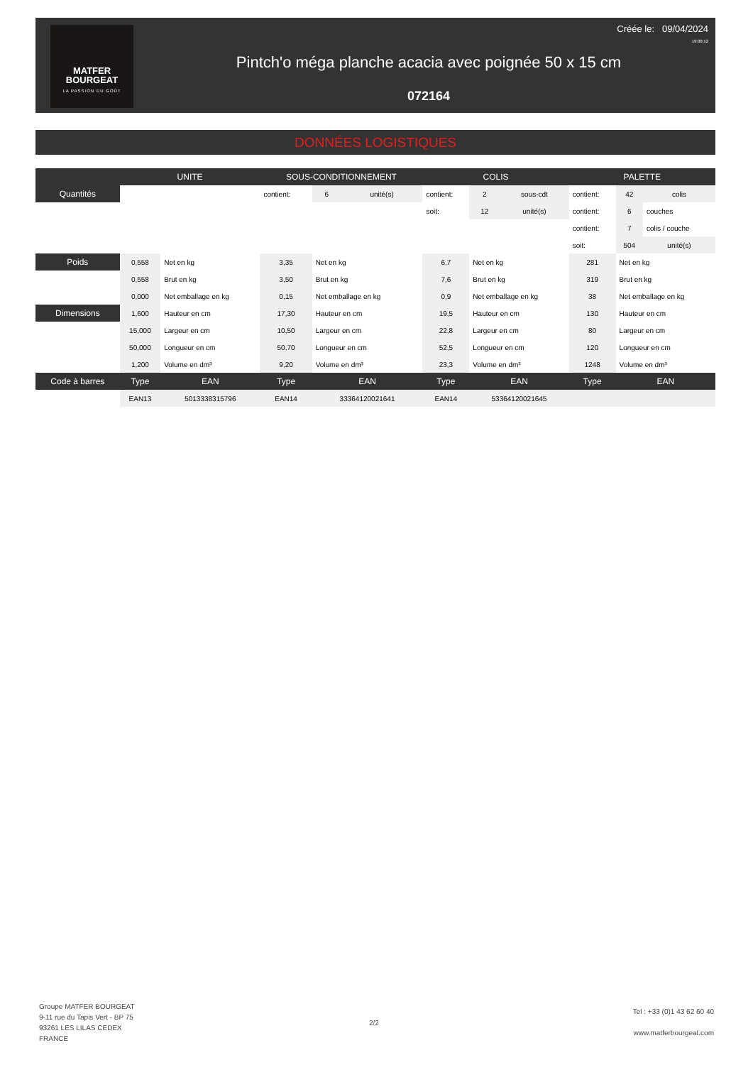MATFER
BOURGEAT
LA PASSION DU GOÛT
Créée le: 09/04/2024
19:00:12
Pintch'o méga planche acacia avec poignée 50 x 15 cm
072164
DONNÉES LOGISTIQUES
| | UNITE | | SOUS-CONDITIONNEMENT | | | COLIS | | | PALETTE | | |
| --- | --- | --- | --- | --- | --- | --- | --- | --- | --- | --- | --- |
| Quantités | | | contient: | 6 | unité(s) | contient: | 2 | sous-cdt | contient: | 42 | colis |
| | | | | | | soit: | 12 | unité(s) | contient: | 6 | couches |
| | | | | | | | | | contient: | 7 | colis / couche |
| | | | | | | | | | soit: | 504 | unité(s) |
| Poids | 0,558 | Net en kg | 3,35 | Net en kg | | 6,7 | Net en kg | | 281 | Net en kg | |
| | 0,558 | Brut en kg | 3,50 | Brut en kg | | 7,6 | Brut en kg | | 319 | Brut en kg | |
| | 0,000 | Net emballage en kg | 0,15 | Net emballage en kg | | 0,9 | Net emballage en kg | | 38 | Net emballage en kg | |
| Dimensions | 1,600 | Hauteur en cm | 17,30 | Hauteur en cm | | 19,5 | Hauteur en cm | | 130 | Hauteur en cm | |
| | 15,000 | Largeur en cm | 10,50 | Largeur en cm | | 22,8 | Largeur en cm | | 80 | Largeur en cm | |
| | 50,000 | Longueur en cm | 50,70 | Longueur en cm | | 52,5 | Longueur en cm | | 120 | Longueur en cm | |
| | 1,200 | Volume en dm³ | 9,20 | Volume en dm³ | | 23,3 | Volume en dm³ | | 1248 | Volume en dm³ | |
| Code à barres | Type | EAN | Type | EAN | | Type | EAN | | Type | EAN | |
| | EAN13 | 5013338315796 | EAN14 | 33364120021641 | | EAN14 | 53364120021645 | | | | |
Groupe MATFER BOURGEAT
9-11 rue du Tapis Vert - BP 75
93261 LES LILAS CEDEX
FRANCE
2/2
Tel : +33 (0)1 43 62 60 40
www.matferbourgeat.com